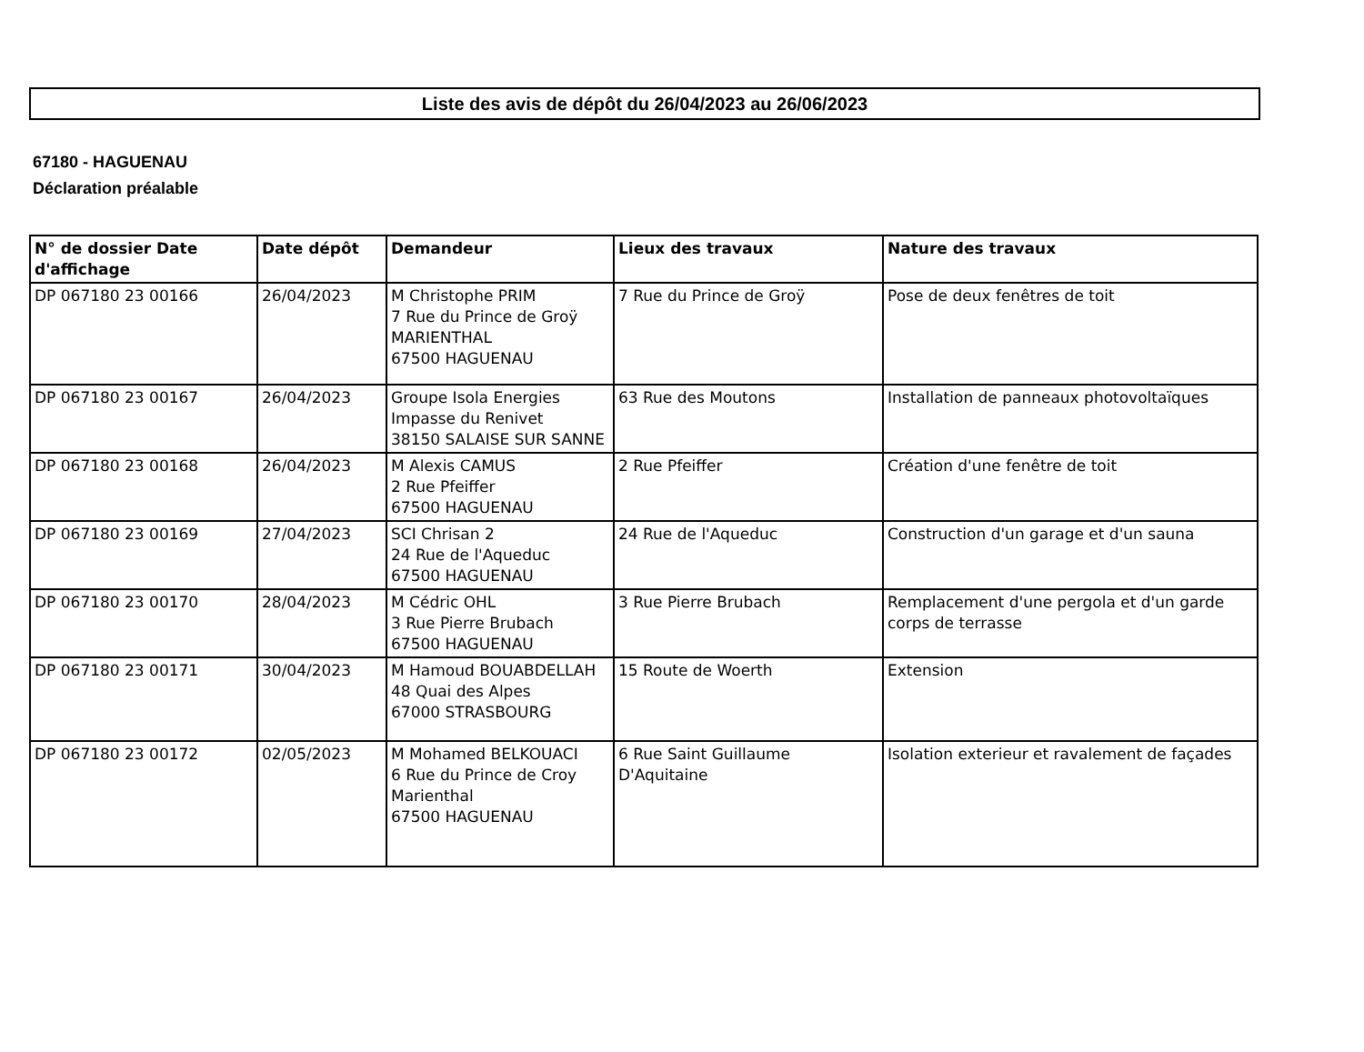Liste des avis de dépôt du 26/04/2023 au 26/06/2023
67180 - HAGUENAU
Déclaration préalable
| N° de dossier Date d'affichage | Date dépôt | Demandeur | Lieux des travaux | Nature des travaux |
| --- | --- | --- | --- | --- |
| DP 067180 23 00166 | 26/04/2023 | M Christophe PRIM 7 Rue du Prince de Groÿ MARIENTHAL 67500 HAGUENAU | 7 Rue du Prince de Groÿ | Pose de deux fenêtres de toit |
| DP 067180 23 00167 | 26/04/2023 | Groupe Isola Energies Impasse du Renivet 38150 SALAISE SUR SANNE | 63 Rue des Moutons | Installation de panneaux photovoltaïques |
| DP 067180 23 00168 | 26/04/2023 | M Alexis CAMUS 2 Rue Pfeiffer 67500 HAGUENAU | 2 Rue Pfeiffer | Création d'une fenêtre de toit |
| DP 067180 23 00169 | 27/04/2023 | SCI Chrisan 2 24 Rue de l'Aqueduc 67500 HAGUENAU | 24 Rue de l'Aqueduc | Construction d'un garage et d'un sauna |
| DP 067180 23 00170 | 28/04/2023 | M Cédric OHL 3 Rue Pierre Brubach 67500 HAGUENAU | 3 Rue Pierre Brubach | Remplacement d'une pergola et d'un garde corps de terrasse |
| DP 067180 23 00171 | 30/04/2023 | M Hamoud BOUABDELLAH 48 Quai des Alpes 67000 STRASBOURG | 15 Route de Woerth | Extension |
| DP 067180 23 00172 | 02/05/2023 | M Mohamed BELKOUACI 6 Rue du Prince de Croy Marienthal 67500 HAGUENAU | 6 Rue Saint Guillaume D'Aquitaine | Isolation exterieur et ravalement de façades |